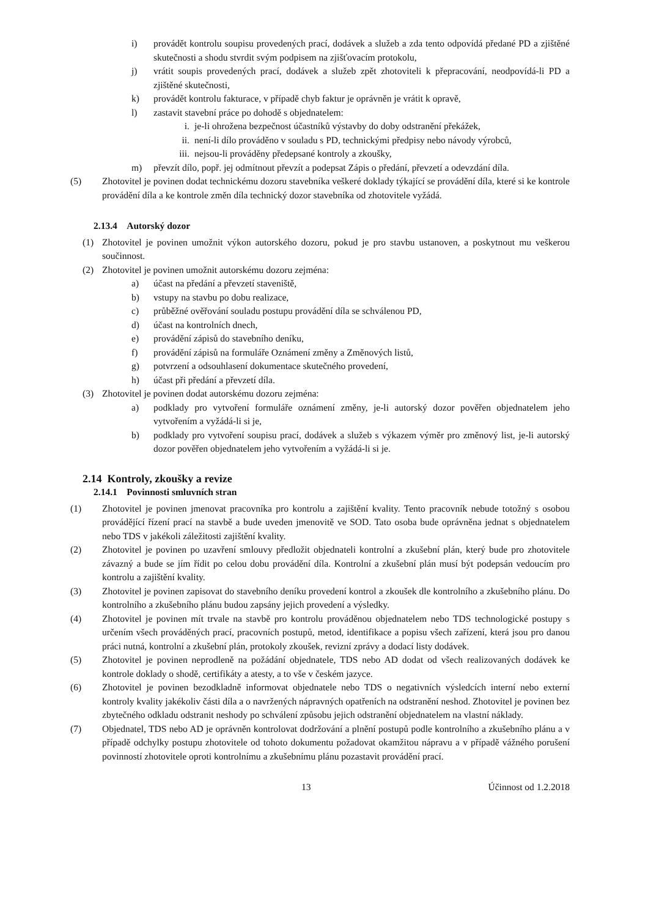i) provádět kontrolu soupisu provedených prací, dodávek a služeb a zda tento odpovídá předané PD a zjištěné skutečnosti a shodu stvrdit svým podpisem na zjišťovacím protokolu,
j) vrátit soupis provedených prací, dodávek a služeb zpět zhotoviteli k přepracování, neodpovídá-li PD a zjištěné skutečnosti,
k) provádět kontrolu fakturace, v případě chyb faktur je oprávněn je vrátit k opravě,
l) zastavit stavební práce po dohodě s objednatelem:
i. je-li ohrožena bezpečnost účastníků výstavby do doby odstranění překážek,
ii. není-li dílo prováděno v souladu s PD, technickými předpisy nebo návody výrobců,
iii. nejsou-li prováděny předepsané kontroly a zkoušky,
m) převzít dílo, popř. jej odmítnout převzít a podepsat Zápis o předání, převzetí a odevzdání díla.
(5) Zhotovitel je povinen dodat technickému dozoru stavebníka veškeré doklady týkající se provádění díla, které si ke kontrole provádění díla a ke kontrole změn díla technický dozor stavebníka od zhotovitele vyžádá.
2.13.4 Autorský dozor
(1) Zhotovitel je povinen umožnit výkon autorského dozoru, pokud je pro stavbu ustanoven, a poskytnout mu veškerou součinnost.
(2) Zhotovitel je povinen umožnit autorskému dozoru zejména:
a) účast na předání a převzetí staveniště,
b) vstupy na stavbu po dobu realizace,
c) průběžné ověřování souladu postupu provádění díla se schválenou PD,
d) účast na kontrolních dnech,
e) provádění zápisů do stavebního deníku,
f) provádění zápisů na formuláře Oznámení změny a Změnových listů,
g) potvrzení a odsouhlasení dokumentace skutečného provedení,
h) účast při předání a převzetí díla.
(3) Zhotovitel je povinen dodat autorskému dozoru zejména:
a) podklady pro vytvoření formuláře oznámení změny, je-li autorský dozor pověřen objednatelem jeho vytvořením a vyžádá-li si je,
b) podklady pro vytvoření soupisu prací, dodávek a služeb s výkazem výměr pro změnový list, je-li autorský dozor pověřen objednatelem jeho vytvořením a vyžádá-li si je.
2.14 Kontroly, zkoušky a revize
2.14.1 Povinnosti smluvních stran
(1) Zhotovitel je povinen jmenovat pracovníka pro kontrolu a zajištění kvality. Tento pracovník nebude totožný s osobou provádějící řízení prací na stavbě a bude uveden jmenovitě ve SOD. Tato osoba bude oprávněna jednat s objednatelem nebo TDS v jakékoli záležitosti zajištění kvality.
(2) Zhotovitel je povinen po uzavření smlouvy předložit objednateli kontrolní a zkušební plán, který bude pro zhotovitele závazný a bude se jím řídit po celou dobu provádění díla. Kontrolní a zkušební plán musí být podepsán vedoucím pro kontrolu a zajištění kvality.
(3) Zhotovitel je povinen zapisovat do stavebního deníku provedení kontrol a zkoušek dle kontrolního a zkušebního plánu. Do kontrolního a zkušebního plánu budou zapsány jejich provedení a výsledky.
(4) Zhotovitel je povinen mít trvale na stavbě pro kontrolu prováděnou objednatelem nebo TDS technologické postupy s určením všech prováděných prací, pracovních postupů, metod, identifikace a popisu všech zařízení, která jsou pro danou práci nutná, kontrolní a zkušební plán, protokoly zkoušek, revizní zprávy a dodací listy dodávek.
(5) Zhotovitel je povinen neprodleně na požádání objednatele, TDS nebo AD dodat od všech realizovaných dodávek ke kontrole doklady o shodě, certifikáty a atesty, a to vše v českém jazyce.
(6) Zhotovitel je povinen bezodkladně informovat objednatele nebo TDS o negativních výsledcích interní nebo externí kontroly kvality jakékoliv části díla a o navržených nápravných opatřeních na odstranění neshod. Zhotovitel je povinen bez zbytečného odkladu odstranit neshody po schválení způsobu jejich odstranění objednatelem na vlastní náklady.
(7) Objednatel, TDS nebo AD je oprávněn kontrolovat dodržování a plnění postupů podle kontrolního a zkušebního plánu a v případě odchylky postupu zhotovitele od tohoto dokumentu požadovat okamžitou nápravu a v případě vážného porušení povinností zhotovitele oproti kontrolnímu a zkušebnímu plánu pozastavit provádění prací.
13 Účinnost od 1.2.2018